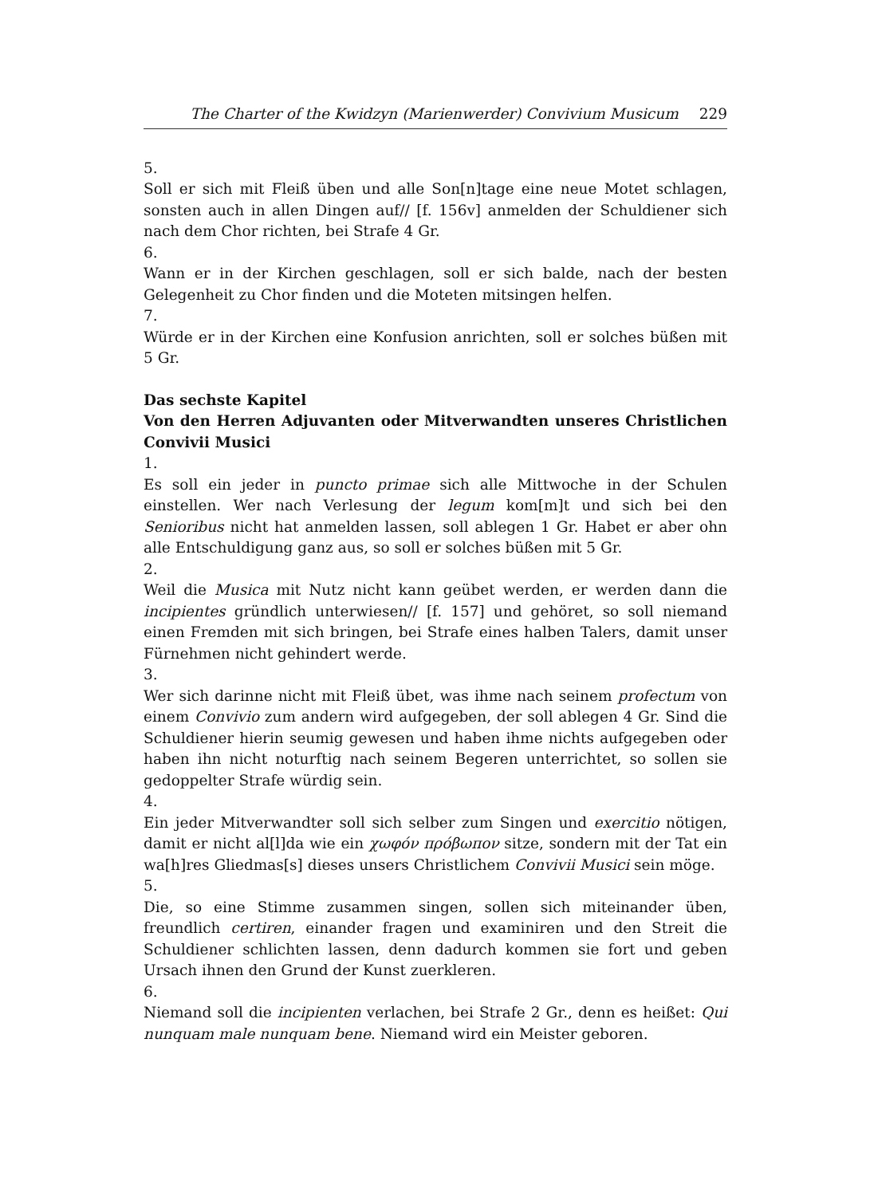The Charter of the Kwidzyn (Marienwerder) Convivium Musicum 229
5.
Soll er sich mit Fleiß üben und alle Son[n]tage eine neue Motet schlagen, sonsten auch in allen Dingen auf// [f. 156v] anmelden der Schuldiener sich nach dem Chor richten, bei Strafe 4 Gr.
6.
Wann er in der Kirchen geschlagen, soll er sich balde, nach der besten Gelegenheit zu Chor finden und die Moteten mitsingen helfen.
7.
Würde er in der Kirchen eine Konfusion anrichten, soll er solches büßen mit 5 Gr.
Das sechste Kapitel
Von den Herren Adjuvanten oder Mitverwandten unseres Christlichen Convivii Musici
1.
Es soll ein jeder in puncto primae sich alle Mittwoche in der Schulen einstellen. Wer nach Verlesung der legum kom[m]t und sich bei den Senioribus nicht hat anmelden lassen, soll ablegen 1 Gr. Habet er aber ohn alle Entschuldigung ganz aus, so soll er solches büßen mit 5 Gr.
2.
Weil die Musica mit Nutz nicht kann geübet werden, er werden dann die incipientes gründlich unterwiesen// [f. 157] und gehöret, so soll niemand einen Fremden mit sich bringen, bei Strafe eines halben Talers, damit unser Fürnehmen nicht gehindert werde.
3.
Wer sich darinne nicht mit Fleiß übet, was ihme nach seinem profectum von einem Convivio zum andern wird aufgegeben, der soll ablegen 4 Gr. Sind die Schuldiener hierin seumig gewesen und haben ihme nichts aufgegeben oder haben ihn nicht noturftig nach seinem Begeren unterrichtet, so sollen sie gedoppelter Strafe würdig sein.
4.
Ein jeder Mitverwandter soll sich selber zum Singen und exercitio nötigen, damit er nicht al[l]da wie ein χωφόν πρόβωπον sitze, sondern mit der Tat ein wa[h]res Gliedmas[s] dieses unsers Christlichem Convivii Musici sein möge.
5.
Die, so eine Stimme zusammen singen, sollen sich miteinander üben, freundlich certiren, einander fragen und examiniren und den Streit die Schuldiener schlichten lassen, denn dadurch kommen sie fort und geben Ursach ihnen den Grund der Kunst zuerkleren.
6.
Niemand soll die incipienten verlachen, bei Strafe 2 Gr., denn es heißet: Qui nunquam male nunquam bene. Niemand wird ein Meister geboren.